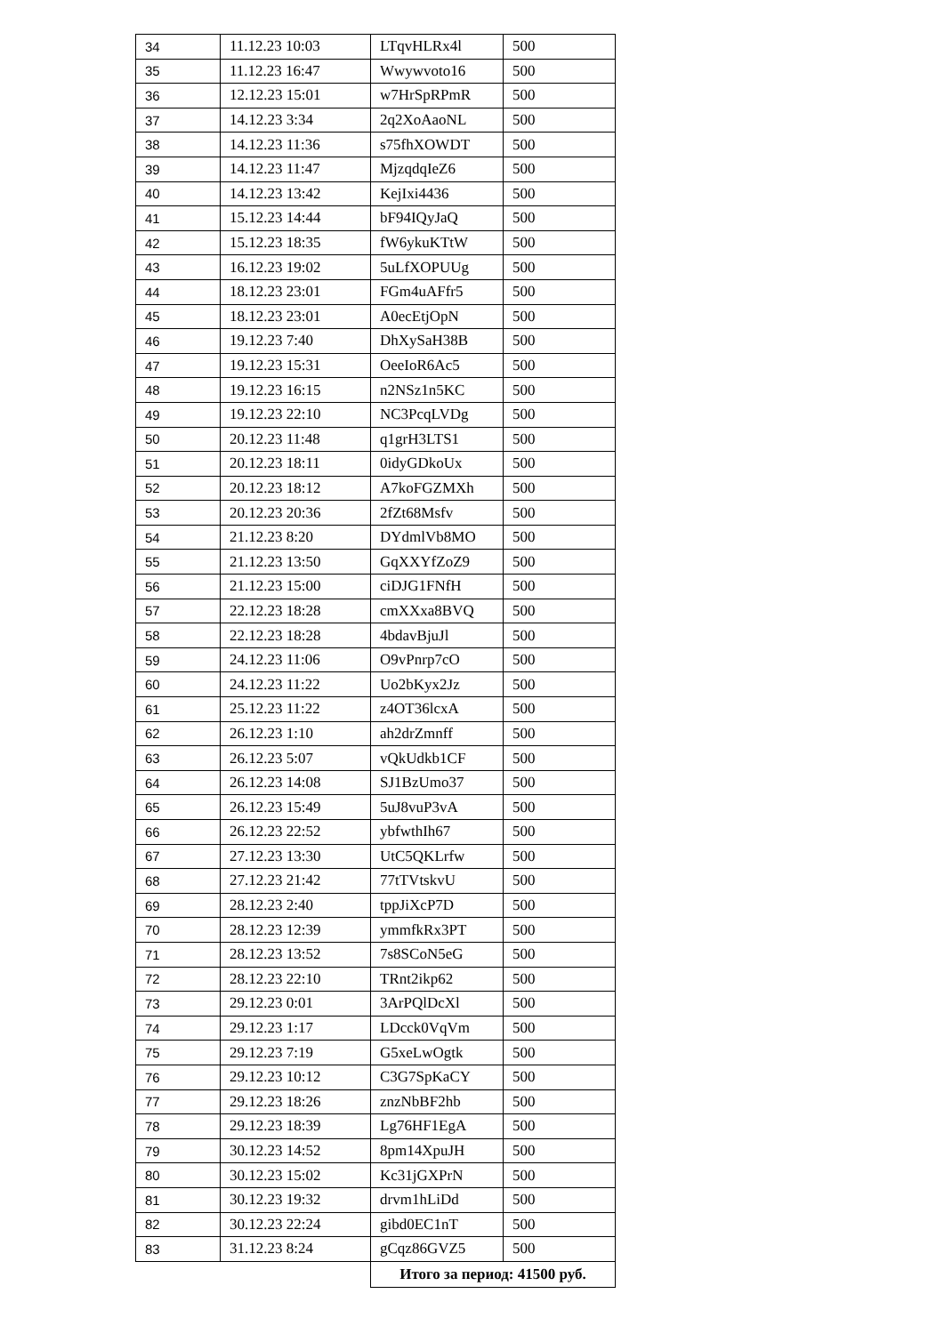| 34 | 11.12.23 10:03 | LTqvHLRx4l | 500 |
| 35 | 11.12.23 16:47 | Wwywvoto16 | 500 |
| 36 | 12.12.23 15:01 | w7HrSpRPmR | 500 |
| 37 | 14.12.23 3:34 | 2q2XoAaoNL | 500 |
| 38 | 14.12.23 11:36 | s75fhXOWDT | 500 |
| 39 | 14.12.23 11:47 | MjzqdqIeZ6 | 500 |
| 40 | 14.12.23 13:42 | KejIxi4436 | 500 |
| 41 | 15.12.23 14:44 | bF94IQyJaQ | 500 |
| 42 | 15.12.23 18:35 | fW6ykuKTtW | 500 |
| 43 | 16.12.23 19:02 | 5uLfXOPUUg | 500 |
| 44 | 18.12.23 23:01 | FGm4uAFfr5 | 500 |
| 45 | 18.12.23 23:01 | A0ecEtjOpN | 500 |
| 46 | 19.12.23 7:40 | DhXySaH38B | 500 |
| 47 | 19.12.23 15:31 | OeeIoR6Ac5 | 500 |
| 48 | 19.12.23 16:15 | n2NSz1n5KC | 500 |
| 49 | 19.12.23 22:10 | NC3PcqLVDg | 500 |
| 50 | 20.12.23 11:48 | q1grH3LTS1 | 500 |
| 51 | 20.12.23 18:11 | 0idyGDkoUx | 500 |
| 52 | 20.12.23 18:12 | A7koFGZMXh | 500 |
| 53 | 20.12.23 20:36 | 2fZt68Msfv | 500 |
| 54 | 21.12.23 8:20 | DYdmlVb8MO | 500 |
| 55 | 21.12.23 13:50 | GqXXYfZoZ9 | 500 |
| 56 | 21.12.23 15:00 | ciDJG1FNfH | 500 |
| 57 | 22.12.23 18:28 | cmXXxa8BVQ | 500 |
| 58 | 22.12.23 18:28 | 4bdavBjuJl | 500 |
| 59 | 24.12.23 11:06 | O9vPnrp7cO | 500 |
| 60 | 24.12.23 11:22 | Uo2bKyx2Jz | 500 |
| 61 | 25.12.23 11:22 | z4OT36lcxA | 500 |
| 62 | 26.12.23 1:10 | ah2drZmnff | 500 |
| 63 | 26.12.23 5:07 | vQkUdkb1CF | 500 |
| 64 | 26.12.23 14:08 | SJ1BzUmo37 | 500 |
| 65 | 26.12.23 15:49 | 5uJ8vuP3vA | 500 |
| 66 | 26.12.23 22:52 | ybfwthIh67 | 500 |
| 67 | 27.12.23 13:30 | UtC5QKLrfw | 500 |
| 68 | 27.12.23 21:42 | 77tTVtskvU | 500 |
| 69 | 28.12.23 2:40 | tppJiXcP7D | 500 |
| 70 | 28.12.23 12:39 | ymmfkRx3PT | 500 |
| 71 | 28.12.23 13:52 | 7s8SCoN5eG | 500 |
| 72 | 28.12.23 22:10 | TRnt2ikp62 | 500 |
| 73 | 29.12.23 0:01 | 3ArPQlDcXl | 500 |
| 74 | 29.12.23 1:17 | LDcck0VqVm | 500 |
| 75 | 29.12.23 7:19 | G5xeLwOgtk | 500 |
| 76 | 29.12.23 10:12 | C3G7SpKaCY | 500 |
| 77 | 29.12.23 18:26 | znzNbBF2hb | 500 |
| 78 | 29.12.23 18:39 | Lg76HF1EgA | 500 |
| 79 | 30.12.23 14:52 | 8pm14XpuJH | 500 |
| 80 | 30.12.23 15:02 | Kc31jGXPrN | 500 |
| 81 | 30.12.23 19:32 | drvm1hLiDd | 500 |
| 82 | 30.12.23 22:24 | gibd0EC1nT | 500 |
| 83 | 31.12.23 8:24 | gCqz86GVZ5 | 500 |
| | | Итого за период: 41500 руб. | |